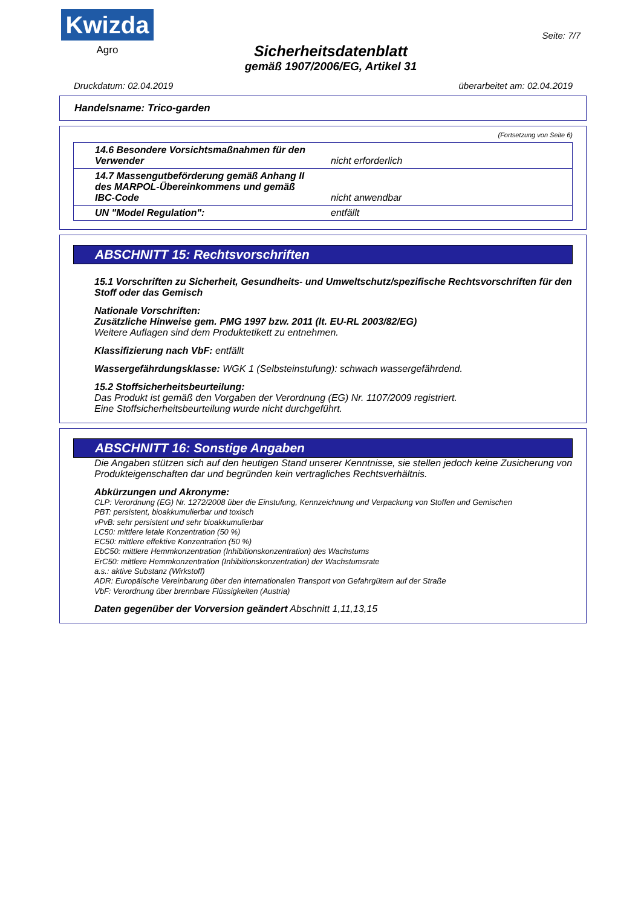Kwizda
Agro
Sicherheitsdatenblatt
gemäß 1907/2006/EG, Artikel 31
Seite: 7/7
Druckdatum: 02.04.2019 überarbeitet am: 02.04.2019
Handelsname: Trico-garden
(Fortsetzung von Seite 6)
| 14.6 Besondere Vorsichtsmaßnahmen für den Verwender | nicht erforderlich |
| 14.7 Massengutbeförderung gemäß Anhang II des MARPOL-Übereinkommens und gemäß IBC-Code | nicht anwendbar |
| UN "Model Regulation": | entfällt |
ABSCHNITT 15: Rechtsvorschriften
15.1 Vorschriften zu Sicherheit, Gesundheits- und Umweltschutz/spezifische Rechtsvorschriften für den Stoff oder das Gemisch
Nationale Vorschriften:
Zusätzliche Hinweise gem. PMG 1997 bzw. 2011 (lt. EU-RL 2003/82/EG)
Weitere Auflagen sind dem Produktetikett zu entnehmen.
Klassifizierung nach VbF: entfällt
Wassergefährdungsklasse: WGK 1 (Selbsteinstufung): schwach wassergefährdend.
15.2 Stoffsicherheitsbeurteilung:
Das Produkt ist gemäß den Vorgaben der Verordnung (EG) Nr. 1107/2009 registriert.
Eine Stoffsicherheitsbeurteilung wurde nicht durchgeführt.
ABSCHNITT 16: Sonstige Angaben
Die Angaben stützen sich auf den heutigen Stand unserer Kenntnisse, sie stellen jedoch keine Zusicherung von Produkteigenschaften dar und begründen kein vertragliches Rechtsverhältnis.
Abkürzungen und Akronyme:
CLP: Verordnung (EG) Nr. 1272/2008 über die Einstufung, Kennzeichnung und Verpackung von Stoffen und Gemischen
PBT: persistent, bioakkumulierbar und toxisch
vPvB: sehr persistent und sehr bioakkumulierbar
LC50: mittlere letale Konzentration (50 %)
EC50: mittlere effektive Konzentration (50 %)
EbC50: mittlere Hemmkonzentration (Inhibitionskonzentration) des Wachstums
ErC50: mittlere Hemmkonzentration (Inhibitionskonzentration) der Wachstumsrate
a.s.: aktive Substanz (Wirkstoff)
ADR: Europäische Vereinbarung über den internationalen Transport von Gefahrgütern auf der Straße
VbF: Verordnung über brennbare Flüssigkeiten (Austria)
Daten gegenüber der Vorversion geändert Abschnitt 1,11,13,15